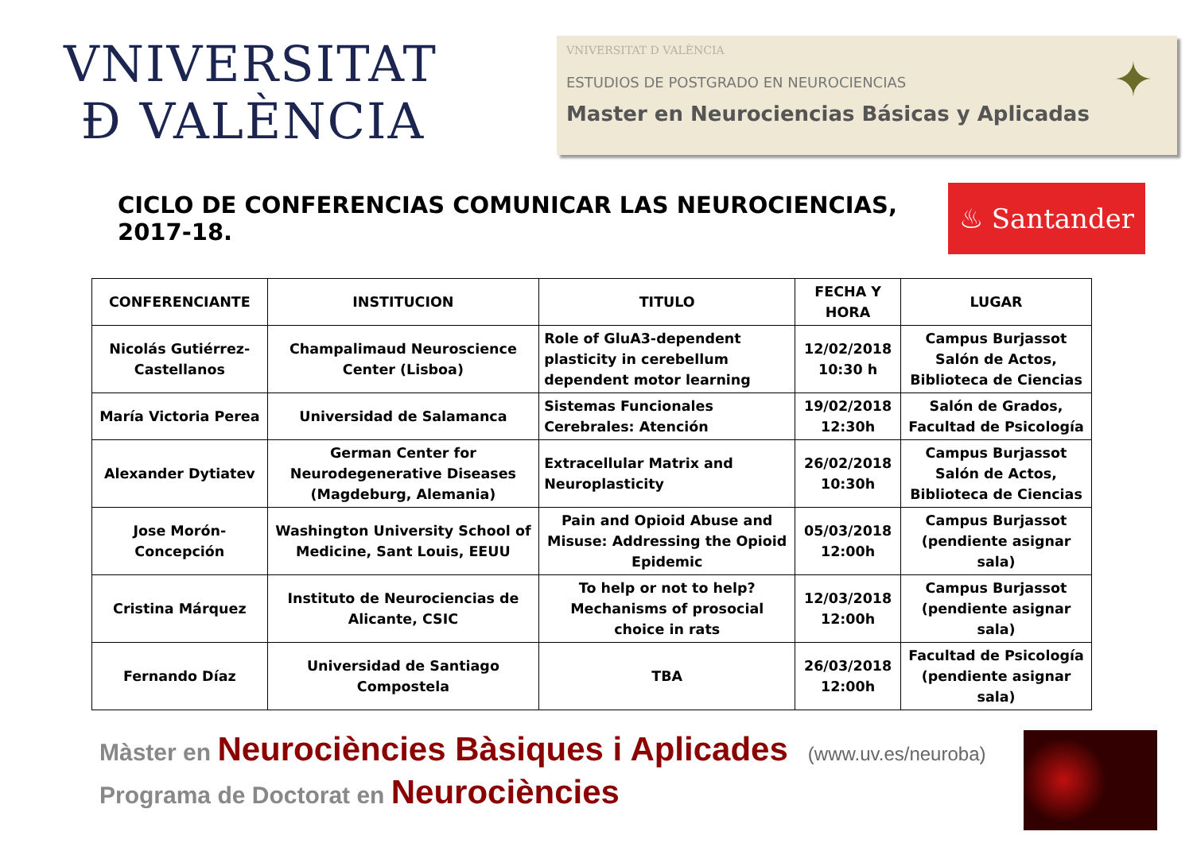VNIVERSITAT
Ð VALÈNCIA
VNIVERSITAT D VALÈNCIA
ESTUDIOS DE POSTGRADO EN NEUROCIENCIAS
Master en Neurociencias Básicas y Aplicadas
✦
CICLO DE CONFERENCIAS COMUNICAR LAS NEUROCIENCIAS, 2017-18.
♨ Santander
| CONFERENCIANTE | INSTITUCION | TITULO | FECHA Y HORA | LUGAR |
| --- | --- | --- | --- | --- |
| Nicolás Gutiérrez-Castellanos | Champalimaud Neuroscience Center (Lisboa) | Role of GluA3-dependent plasticity in cerebellum dependent motor learning | 12/02/2018 10:30 h | Campus Burjassot Salón de Actos, Biblioteca de Ciencias |
| María Victoria Perea | Universidad de Salamanca | Sistemas Funcionales Cerebrales: Atención | 19/02/2018 12:30h | Salón de Grados, Facultad de Psicología |
| Alexander Dytiatev | German Center for Neurodegenerative Diseases (Magdeburg, Alemania) | Extracellular Matrix and Neuroplasticity | 26/02/2018 10:30h | Campus Burjassot Salón de Actos, Biblioteca de Ciencias |
| Jose Morón-Concepción | Washington University School of Medicine, Sant Louis, EEUU | Pain and Opioid Abuse and Misuse: Addressing the Opioid Epidemic | 05/03/2018 12:00h | Campus Burjassot (pendiente asignar sala) |
| Cristina Márquez | Instituto de Neurociencias de Alicante, CSIC | To help or not to help? Mechanisms of prosocial choice in rats | 12/03/2018 12:00h | Campus Burjassot (pendiente asignar sala) |
| Fernando Díaz | Universidad de Santiago Compostela | TBA | 26/03/2018 12:00h | Facultad de Psicología (pendiente asignar sala) |
Màster en Neurociències Bàsiques i Aplicades (www.uv.es/neuroba)
Programa de Doctorat en Neurociències